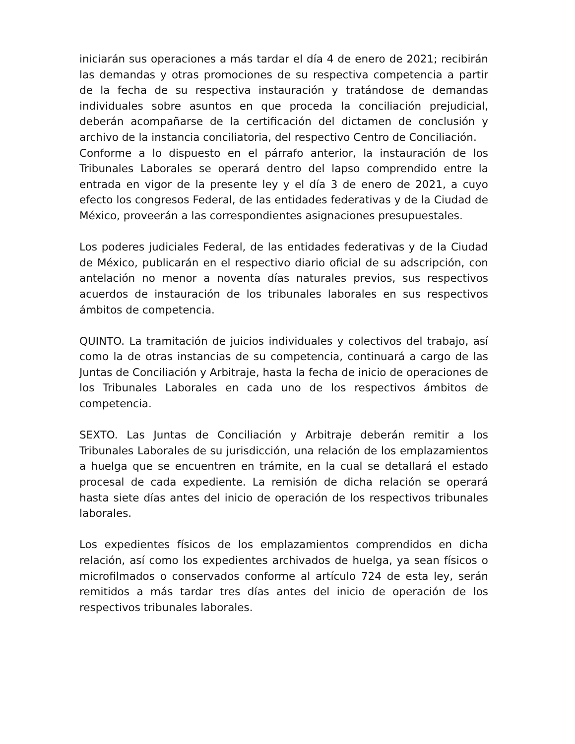iniciarán sus operaciones a más tardar el día 4 de enero de 2021; recibirán las demandas y otras promociones de su respectiva competencia a partir de la fecha de su respectiva instauración y tratándose de demandas individuales sobre asuntos en que proceda la conciliación prejudicial, deberán acompañarse de la certificación del dictamen de conclusión y archivo de la instancia conciliatoria, del respectivo Centro de Conciliación.
Conforme a lo dispuesto en el párrafo anterior, la instauración de los Tribunales Laborales se operará dentro del lapso comprendido entre la entrada en vigor de la presente ley y el día 3 de enero de 2021, a cuyo efecto los congresos Federal, de las entidades federativas y de la Ciudad de México, proveerán a las correspondientes asignaciones presupuestales.
Los poderes judiciales Federal, de las entidades federativas y de la Ciudad de México, publicarán en el respectivo diario oficial de su adscripción, con antelación no menor a noventa días naturales previos, sus respectivos acuerdos de instauración de los tribunales laborales en sus respectivos ámbitos de competencia.
QUINTO. La tramitación de juicios individuales y colectivos del trabajo, así como la de otras instancias de su competencia, continuará a cargo de las Juntas de Conciliación y Arbitraje, hasta la fecha de inicio de operaciones de los Tribunales Laborales en cada uno de los respectivos ámbitos de competencia.
SEXTO. Las Juntas de Conciliación y Arbitraje deberán remitir a los Tribunales Laborales de su jurisdicción, una relación de los emplazamientos a huelga que se encuentren en trámite, en la cual se detallará el estado procesal de cada expediente. La remisión de dicha relación se operará hasta siete días antes del inicio de operación de los respectivos tribunales laborales.
Los expedientes físicos de los emplazamientos comprendidos en dicha relación, así como los expedientes archivados de huelga, ya sean físicos o microfilmados o conservados conforme al artículo 724 de esta ley, serán remitidos a más tardar tres días antes del inicio de operación de los respectivos tribunales laborales.